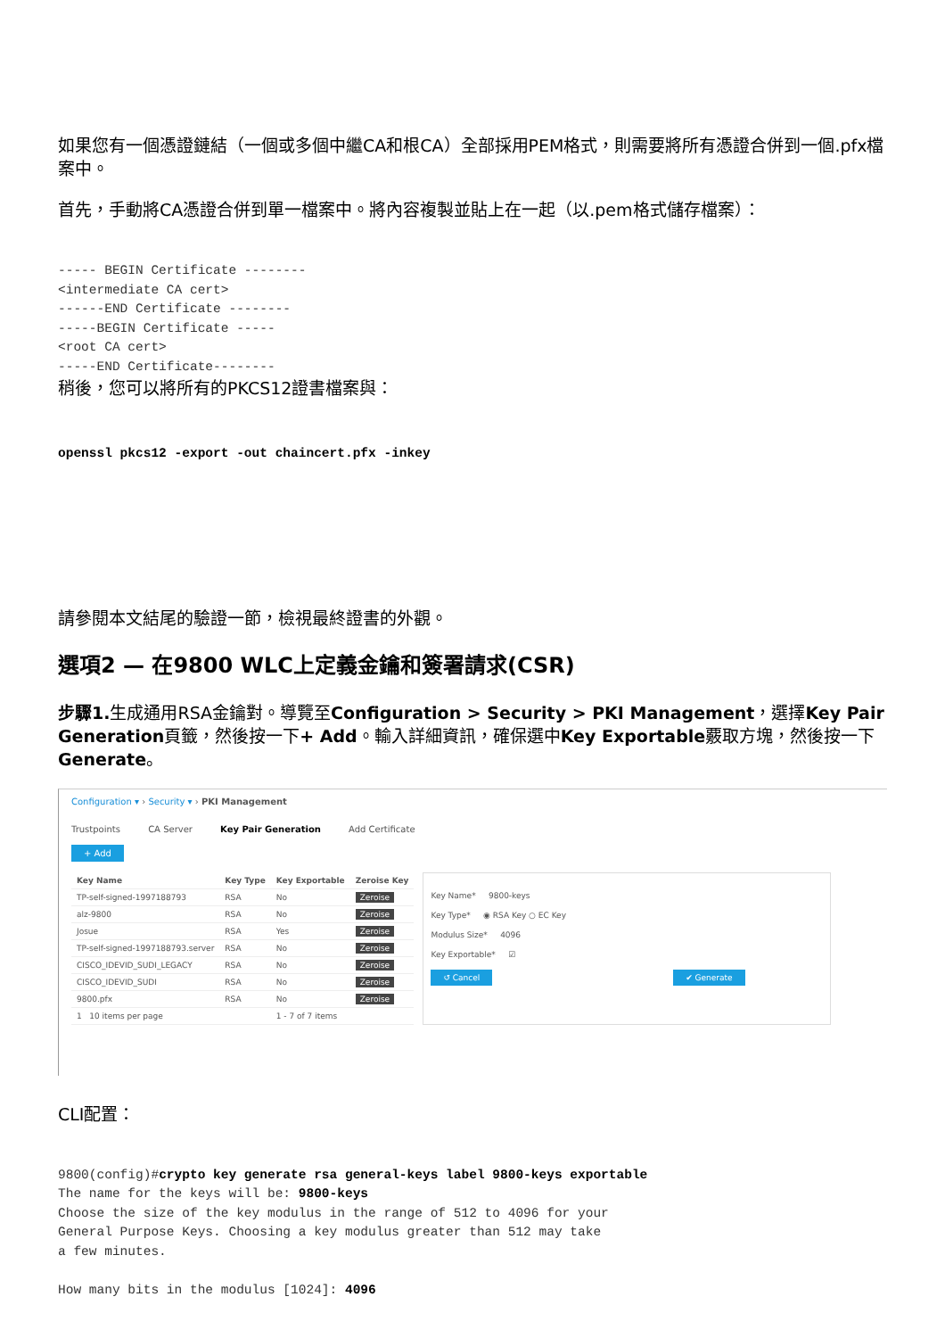如果您有一個憑證鏈結（一個或多個中繼CA和根CA）全部採用PEM格式，則需要將所有憑證合併到一個.pfx檔案中。
首先，手動將CA憑證合併到單一檔案中。將內容複製並貼上在一起（以.pem格式儲存檔案）：
----- BEGIN Certificate --------
<intermediate CA cert>
------END Certificate --------
-----BEGIN Certificate -----
<root CA cert>
-----END Certificate--------
稍後，您可以將所有的PKCS12證書檔案與：
openssl pkcs12 -export -out chaincert.pfx -inkey
請參閱本文結尾的驗證一節，檢視最終證書的外觀。
選項2 — 在9800 WLC上定義金鑰和簽署請求(CSR)
步驟1. 生成通用RSA金鑰對。導覽至Configuration > Security > PKI Management，選擇Key Pair Generation頁籤，然後按一下+ Add。輸入詳細資訊，確保選中Key Exportable覈取方塊，然後按一下Generate。
Configuration ▾ › Security ▾ › PKI Management
Trustpoints CA Server Key Pair Generation Add Certificate
+ Add
| Key Name | Key Type | Key Exportable | Zeroise Key |
| --- | --- | --- | --- |
| TP-self-signed-1997188793 | RSA | No | Zeroise |
| alz-9800 | RSA | No | Zeroise |
| Josue | RSA | Yes | Zeroise |
| TP-self-signed-1997188793.server | RSA | No | Zeroise |
| CISCO_IDEVID_SUDI_LEGACY | RSA | No | Zeroise |
| CISCO_IDEVID_SUDI | RSA | No | Zeroise |
| 9800.pfx | RSA | No | Zeroise |
| 1 10 items per page | | 1 - 7 of 7 items | |
Key Name* 9800-keys
Key Type* ◉ RSA Key ○ EC Key
Modulus Size* 4096
Key Exportable* ☑
↺ Cancel ✔ Generate
CLI配置：
9800(config)#crypto key generate rsa general-keys label 9800-keys exportable
The name for the keys will be: 9800-keys
Choose the size of the key modulus in the range of 512 to 4096 for your
General Purpose Keys. Choosing a key modulus greater than 512 may take
a few minutes.

How many bits in the modulus [1024]: 4096